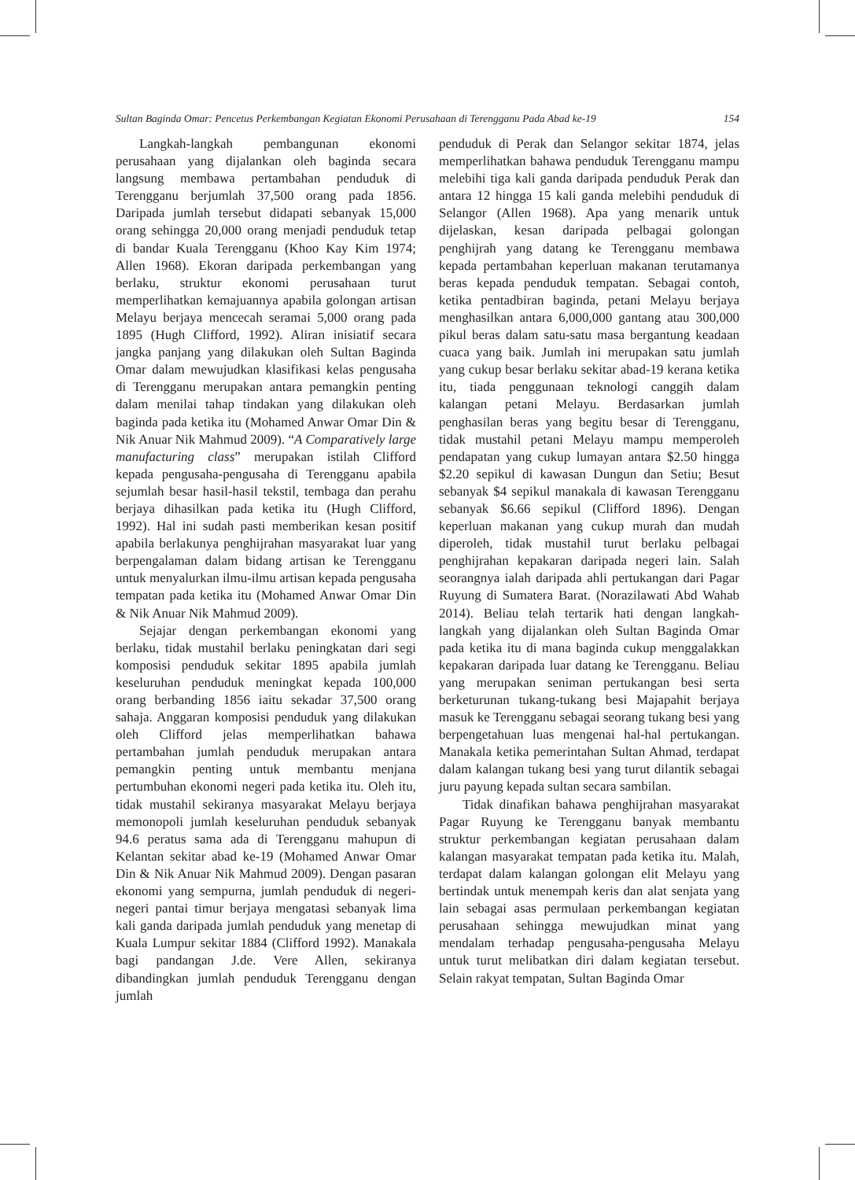Sultan Baginda Omar: Pencetus Perkembangan Kegiatan Ekonomi Perusahaan di Terengganu Pada Abad ke-19 154
Langkah-langkah pembangunan ekonomi perusahaan yang dijalankan oleh baginda secara langsung membawa pertambahan penduduk di Terengganu berjumlah 37,500 orang pada 1856. Daripada jumlah tersebut didapati sebanyak 15,000 orang sehingga 20,000 orang menjadi penduduk tetap di bandar Kuala Terengganu (Khoo Kay Kim 1974; Allen 1968). Ekoran daripada perkembangan yang berlaku, struktur ekonomi perusahaan turut memperlihatkan kemajuannya apabila golongan artisan Melayu berjaya mencecah seramai 5,000 orang pada 1895 (Hugh Clifford, 1992). Aliran inisiatif secara jangka panjang yang dilakukan oleh Sultan Baginda Omar dalam mewujudkan klasifikasi kelas pengusaha di Terengganu merupakan antara pemangkin penting dalam menilai tahap tindakan yang dilakukan oleh baginda pada ketika itu (Mohamed Anwar Omar Din & Nik Anuar Nik Mahmud 2009). “A Comparatively large manufacturing class” merupakan istilah Clifford kepada pengusaha-pengusaha di Terengganu apabila sejumlah besar hasil-hasil tekstil, tembaga dan perahu berjaya dihasilkan pada ketika itu (Hugh Clifford, 1992). Hal ini sudah pasti memberikan kesan positif apabila berlakunya penghijrahan masyarakat luar yang berpengalaman dalam bidang artisan ke Terengganu untuk menyalurkan ilmu-ilmu artisan kepada pengusaha tempatan pada ketika itu (Mohamed Anwar Omar Din & Nik Anuar Nik Mahmud 2009).
Sejajar dengan perkembangan ekonomi yang berlaku, tidak mustahil berlaku peningkatan dari segi komposisi penduduk sekitar 1895 apabila jumlah keseluruhan penduduk meningkat kepada 100,000 orang berbanding 1856 iaitu sekadar 37,500 orang sahaja. Anggaran komposisi penduduk yang dilakukan oleh Clifford jelas memperlihatkan bahawa pertambahan jumlah penduduk merupakan antara pemangkin penting untuk membantu menjana pertumbuhan ekonomi negeri pada ketika itu. Oleh itu, tidak mustahil sekiranya masyarakat Melayu berjaya memonopoli jumlah keseluruhan penduduk sebanyak 94.6 peratus sama ada di Terengganu mahupun di Kelantan sekitar abad ke-19 (Mohamed Anwar Omar Din & Nik Anuar Nik Mahmud 2009). Dengan pasaran ekonomi yang sempurna, jumlah penduduk di negeri-negeri pantai timur berjaya mengatasi sebanyak lima kali ganda daripada jumlah penduduk yang menetap di Kuala Lumpur sekitar 1884 (Clifford 1992). Manakala bagi pandangan J.de. Vere Allen, sekiranya dibandingkan jumlah penduduk Terengganu dengan jumlah
penduduk di Perak dan Selangor sekitar 1874, jelas memperlihatkan bahawa penduduk Terengganu mampu melebihi tiga kali ganda daripada penduduk Perak dan antara 12 hingga 15 kali ganda melebihi penduduk di Selangor (Allen 1968). Apa yang menarik untuk dijelaskan, kesan daripada pelbagai golongan penghijrah yang datang ke Terengganu membawa kepada pertambahan keperluan makanan terutamanya beras kepada penduduk tempatan. Sebagai contoh, ketika pentadbiran baginda, petani Melayu berjaya menghasilkan antara 6,000,000 gantang atau 300,000 pikul beras dalam satu-satu masa bergantung keadaan cuaca yang baik. Jumlah ini merupakan satu jumlah yang cukup besar berlaku sekitar abad-19 kerana ketika itu, tiada penggunaan teknologi canggih dalam kalangan petani Melayu. Berdasarkan jumlah penghasilan beras yang begitu besar di Terengganu, tidak mustahil petani Melayu mampu memperoleh pendapatan yang cukup lumayan antara $2.50 hingga $2.20 sepikul di kawasan Dungun dan Setiu; Besut sebanyak $4 sepikul manakala di kawasan Terengganu sebanyak $6.66 sepikul (Clifford 1896). Dengan keperluan makanan yang cukup murah dan mudah diperoleh, tidak mustahil turut berlaku pelbagai penghijrahan kepakaran daripada negeri lain. Salah seorangnya ialah daripada ahli pertukangan dari Pagar Ruyung di Sumatera Barat. (Norazilawati Abd Wahab 2014). Beliau telah tertarik hati dengan langkah-langkah yang dijalankan oleh Sultan Baginda Omar pada ketika itu di mana baginda cukup menggalakkan kepakaran daripada luar datang ke Terengganu. Beliau yang merupakan seniman pertukangan besi serta berketurunan tukang-tukang besi Majapahit berjaya masuk ke Terengganu sebagai seorang tukang besi yang berpengetahuan luas mengenai hal-hal pertukangan. Manakala ketika pemerintahan Sultan Ahmad, terdapat dalam kalangan tukang besi yang turut dilantik sebagai juru payung kepada sultan secara sambilan.
Tidak dinafikan bahawa penghijrahan masyarakat Pagar Ruyung ke Terengganu banyak membantu struktur perkembangan kegiatan perusahaan dalam kalangan masyarakat tempatan pada ketika itu. Malah, terdapat dalam kalangan golongan elit Melayu yang bertindak untuk menempah keris dan alat senjata yang lain sebagai asas permulaan perkembangan kegiatan perusahaan sehingga mewujudkan minat yang mendalam terhadap pengusaha-pengusaha Melayu untuk turut melibatkan diri dalam kegiatan tersebut. Selain rakyat tempatan, Sultan Baginda Omar